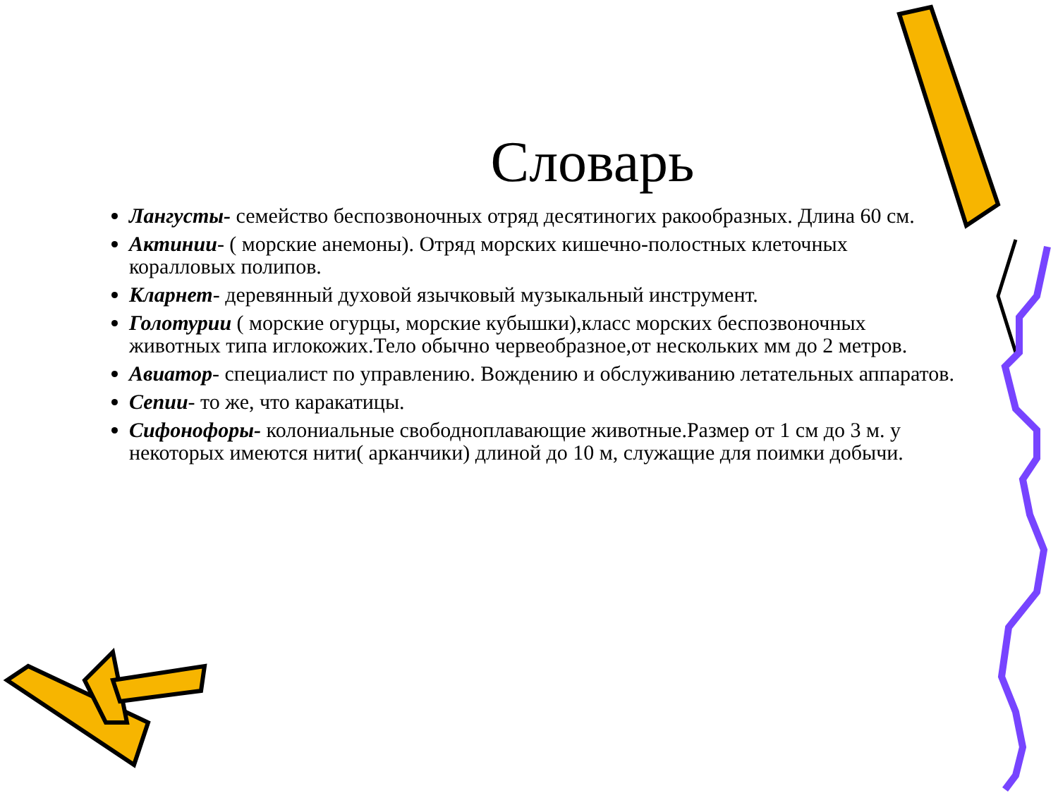Словарь
Лангусты- семейство беспозвоночных отряд десятиногих ракообразных. Длина 60 см.
Актинии- ( морские анемоны). Отряд морских кишечно-полостных клеточных коралловых полипов.
Кларнет- деревянный духовой язычковый музыкальный инструмент.
Голотурии ( морские огурцы, морские кубышки),класс морских беспозвоночных животных типа иглокожих.Тело обычно червеобразное,от нескольких мм до 2 метров.
Авиатор- специалист по управлению. Вождению и обслуживанию летательных аппаратов.
Сепии- то же, что каракатицы.
Сифонофоры- колониальные свободноплавающие животные.Размер от 1 см до 3 м. у некоторых имеются нити( арканчики) длиной до 10 м, служащие для поимки добычи.